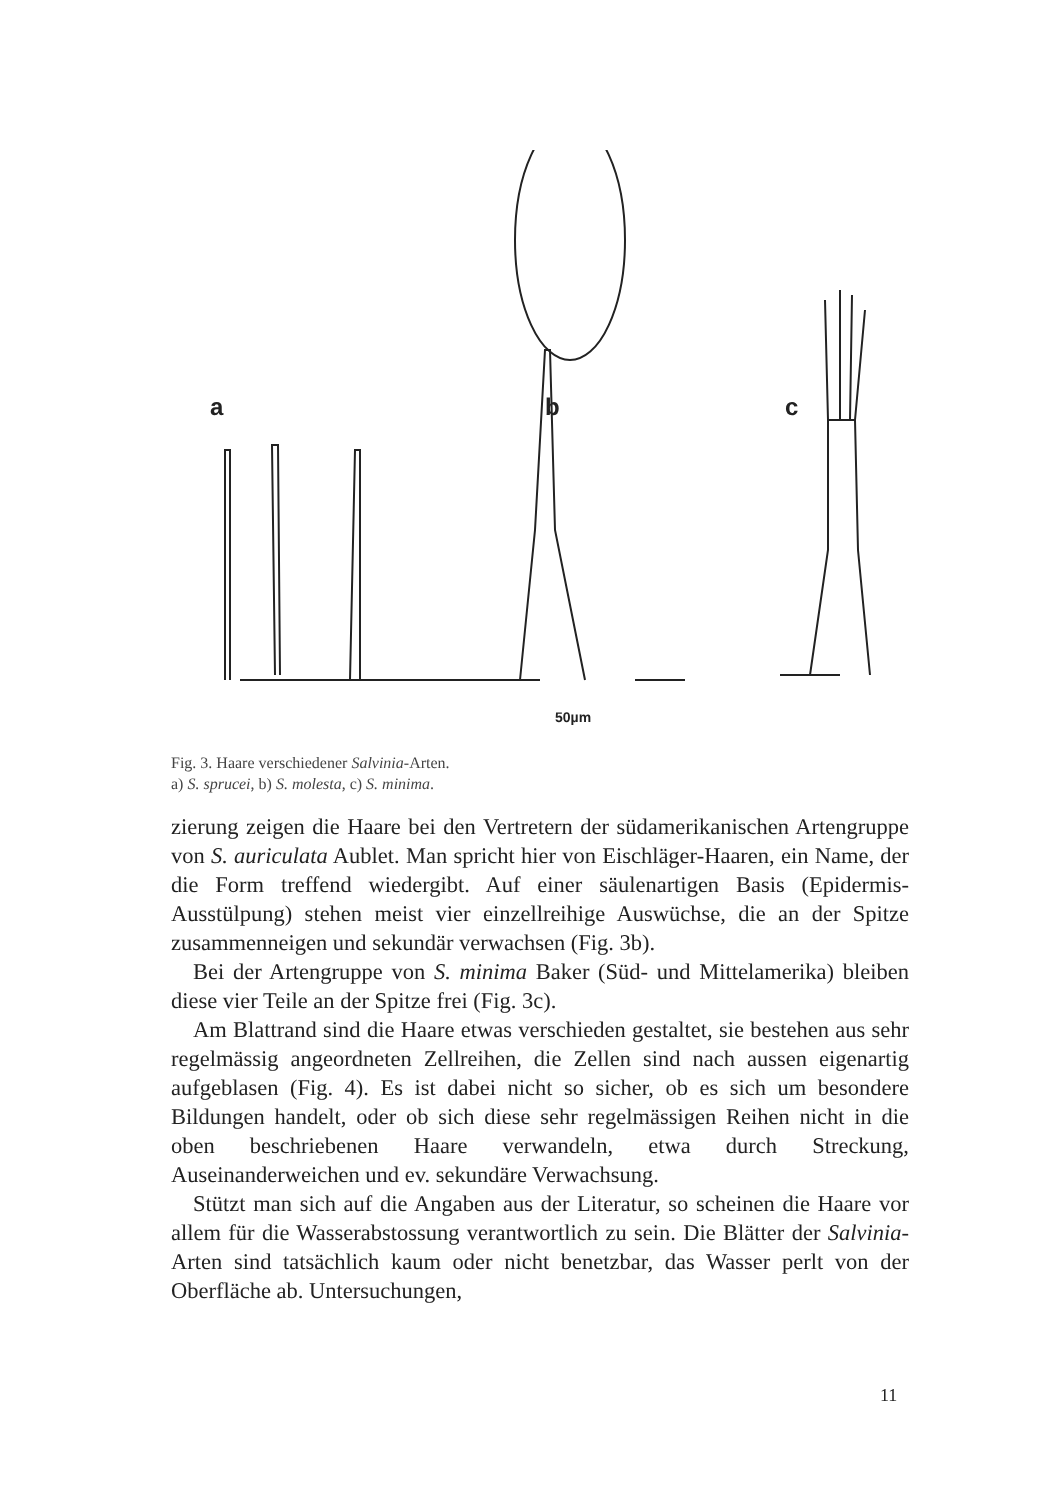a
b
c
50µm
Fig. 3. Haare verschiedener Salvinia-Arten.
a) S. sprucei, b) S. molesta, c) S. minima.
zierung zeigen die Haare bei den Vertretern der südamerikanischen Artengruppe von S. auriculata Aublet. Man spricht hier von Eischläger-Haaren, ein Name, der die Form treffend wiedergibt. Auf einer säulenartigen Basis (Epidermis-Ausstülpung) stehen meist vier einzellreihige Auswüchse, die an der Spitze zusammenneigen und sekundär verwachsen (Fig. 3b).
Bei der Artengruppe von S. minima Baker (Süd- und Mittelamerika) bleiben diese vier Teile an der Spitze frei (Fig. 3c).
Am Blattrand sind die Haare etwas verschieden gestaltet, sie bestehen aus sehr regelmässig angeordneten Zellreihen, die Zellen sind nach aussen eigenartig aufgeblasen (Fig. 4). Es ist dabei nicht so sicher, ob es sich um besondere Bildungen handelt, oder ob sich diese sehr regelmässigen Reihen nicht in die oben beschriebenen Haare verwandeln, etwa durch Streckung, Auseinanderweichen und ev. sekundäre Verwachsung.
Stützt man sich auf die Angaben aus der Literatur, so scheinen die Haare vor allem für die Wasserabstossung verantwortlich zu sein. Die Blätter der Salvinia-Arten sind tatsächlich kaum oder nicht benetzbar, das Wasser perlt von der Oberfläche ab. Untersuchungen,
11